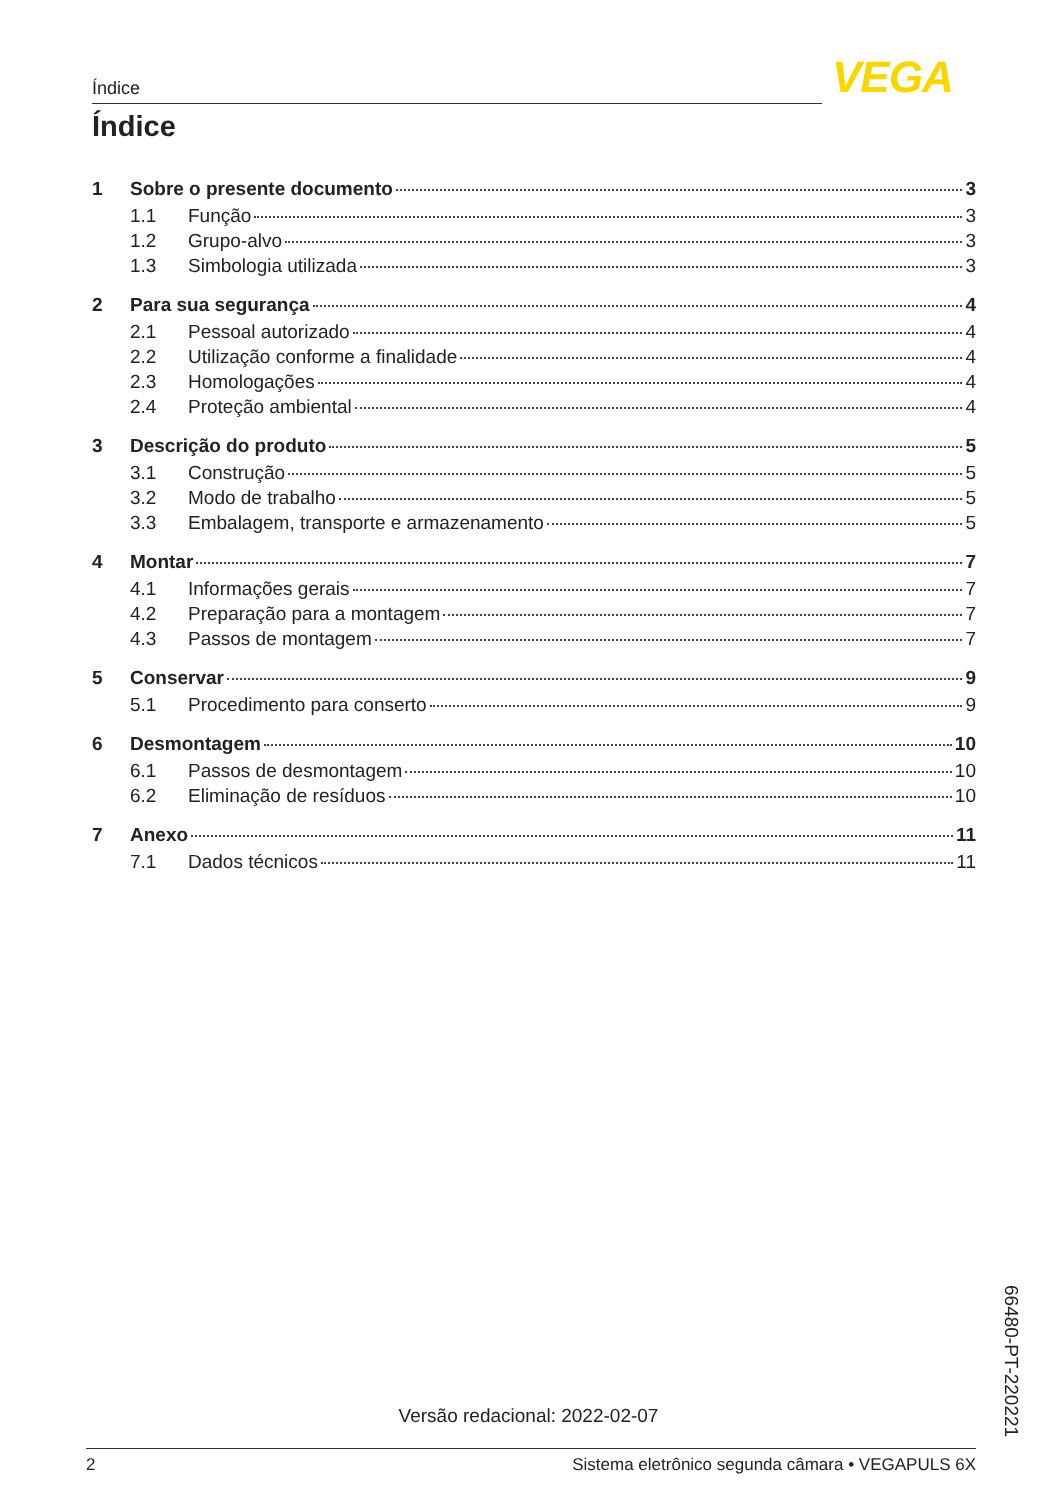Índice VEGA
Índice
1 Sobre o presente documento 3
1.1 Função 3
1.2 Grupo-alvo 3
1.3 Simbologia utilizada 3
2 Para sua segurança 4
2.1 Pessoal autorizado 4
2.2 Utilização conforme a finalidade 4
2.3 Homologações 4
2.4 Proteção ambiental 4
3 Descrição do produto 5
3.1 Construção 5
3.2 Modo de trabalho 5
3.3 Embalagem, transporte e armazenamento 5
4 Montar 7
4.1 Informações gerais 7
4.2 Preparação para a montagem 7
4.3 Passos de montagem 7
5 Conservar 9
5.1 Procedimento para conserto 9
6 Desmontagem 10
6.1 Passos de desmontagem 10
6.2 Eliminação de resíduos 10
7 Anexo 11
7.1 Dados técnicos 11
66480-PT-220221
Versão redacional: 2022-02-07
2 Sistema eletrônico segunda câmara • VEGAPULS 6X